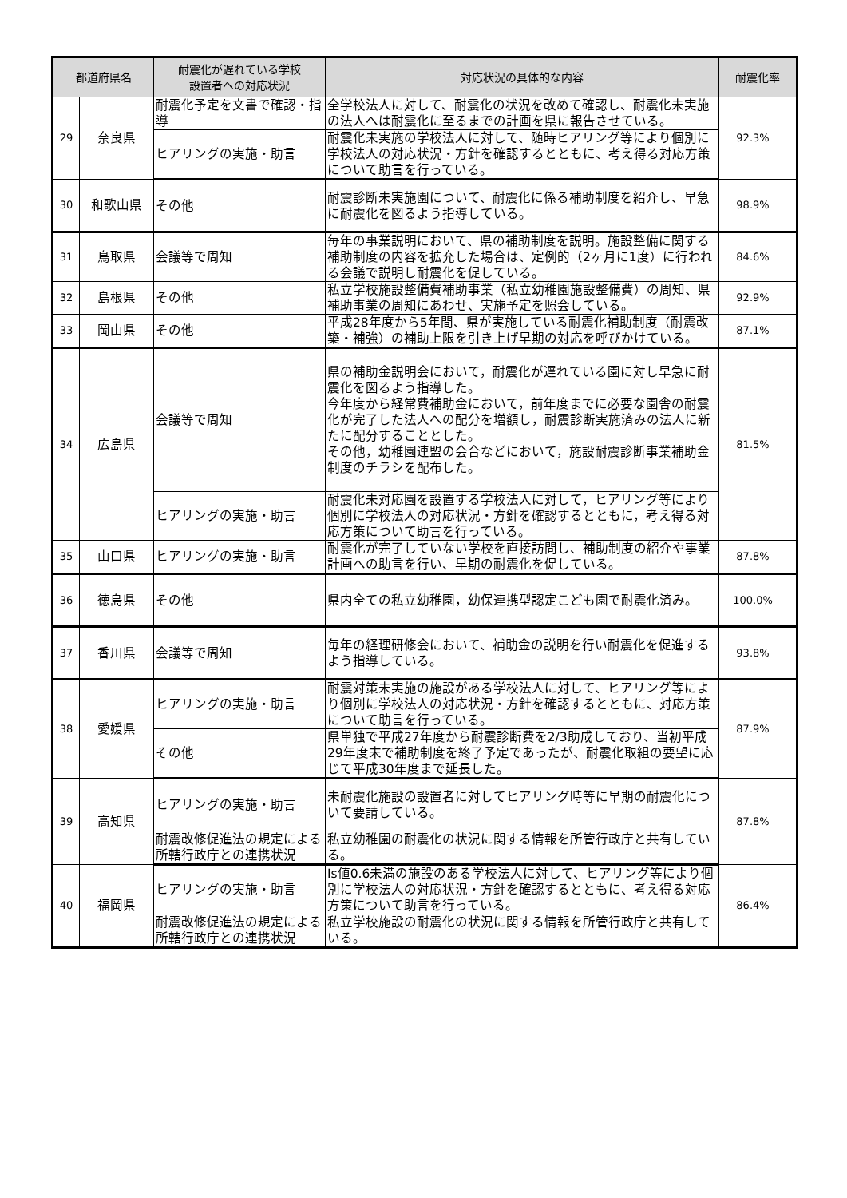| 都道府県名 | | 耐震化が遅れている学校 設置者への対応状況 | 対応状況の具体的な内容 | 耐震化率 |
| --- | --- | --- | --- | --- |
| 29 | 奈良県 | 耐震化予定を文書で確認・指導 | 全学校法人に対して、耐震化の状況を改めて確認し、耐震化未実施の法人へは耐震化に至るまでの計画を県に報告させている。 | 92.3% |
| | | ヒアリングの実施・助言 | 耐震化未実施の学校法人に対して、随時ヒアリング等により個別に学校法人の対応状況・方針を確認するとともに、考え得る対応方策について助言を行っている。 | |
| 30 | 和歌山県 | その他 | 耐震診断未実施園について、耐震化に係る補助制度を紹介し、早急に耐震化を図るよう指導している。 | 98.9% |
| 31 | 鳥取県 | 会議等で周知 | 毎年の事業説明において、県の補助制度を説明。施設整備に関する補助制度の内容を拡充した場合は、定例的（2ヶ月に1度）に行われる会議で説明し耐震化を促している。 | 84.6% |
| 32 | 島根県 | その他 | 私立学校施設整備費補助事業（私立幼稚園施設整備費）の周知、県補助事業の周知にあわせ、実施予定を照会している。 | 92.9% |
| 33 | 岡山県 | その他 | 平成28年度から5年間、県が実施している耐震化補助制度（耐震改築・補強）の補助上限を引き上げ早期の対応を呼びかけている。 | 87.1% |
| 34 | 広島県 | 会議等で周知 | 県の補助金説明会において，耐震化が遅れている園に対し早急に耐震化を図るよう指導した。 今年度から経常費補助金において，前年度までに必要な園舎の耐震化が完了した法人への配分を増額し，耐震診断実施済みの法人に新たに配分することとした。 その他，幼稚園連盟の会合などにおいて，施設耐震診断事業補助金制度のチラシを配布した。 | 81.5% |
| | | ヒアリングの実施・助言 | 耐震化未対応園を設置する学校法人に対して，ヒアリング等により個別に学校法人の対応状況・方針を確認するとともに，考え得る対応方策について助言を行っている。 | |
| 35 | 山口県 | ヒアリングの実施・助言 | 耐震化が完了していない学校を直接訪問し、補助制度の紹介や事業計画への助言を行い、早期の耐震化を促している。 | 87.8% |
| 36 | 徳島県 | その他 | 県内全ての私立幼稚園，幼保連携型認定こども園で耐震化済み。 | 100.0% |
| 37 | 香川県 | 会議等で周知 | 毎年の経理研修会において、補助金の説明を行い耐震化を促進するよう指導している。 | 93.8% |
| 38 | 愛媛県 | ヒアリングの実施・助言 | 耐震対策未実施の施設がある学校法人に対して、ヒアリング等により個別に学校法人の対応状況・方針を確認するとともに、対応方策について助言を行っている。 | 87.9% |
| | | その他 | 県単独で平成27年度から耐震診断費を2/3助成しており、当初平成29年度末で補助制度を終了予定であったが、耐震化取組の要望に応じて平成30年度まで延長した。 | |
| 39 | 高知県 | ヒアリングの実施・助言 | 未耐震化施設の設置者に対してヒアリング時等に早期の耐震化について要請している。 | 87.8% |
| | | 耐震改修促進法の規定による所轄行政庁との連携状況 | 私立幼稚園の耐震化の状況に関する情報を所管行政庁と共有している。 | |
| 40 | 福岡県 | ヒアリングの実施・助言 | Is値0.6未満の施設のある学校法人に対して、ヒアリング等により個別に学校法人の対応状況・方針を確認するとともに、考え得る対応方策について助言を行っている。 | 86.4% |
| | | 耐震改修促進法の規定による所轄行政庁との連携状況 | 私立学校施設の耐震化の状況に関する情報を所管行政庁と共有している。 | |